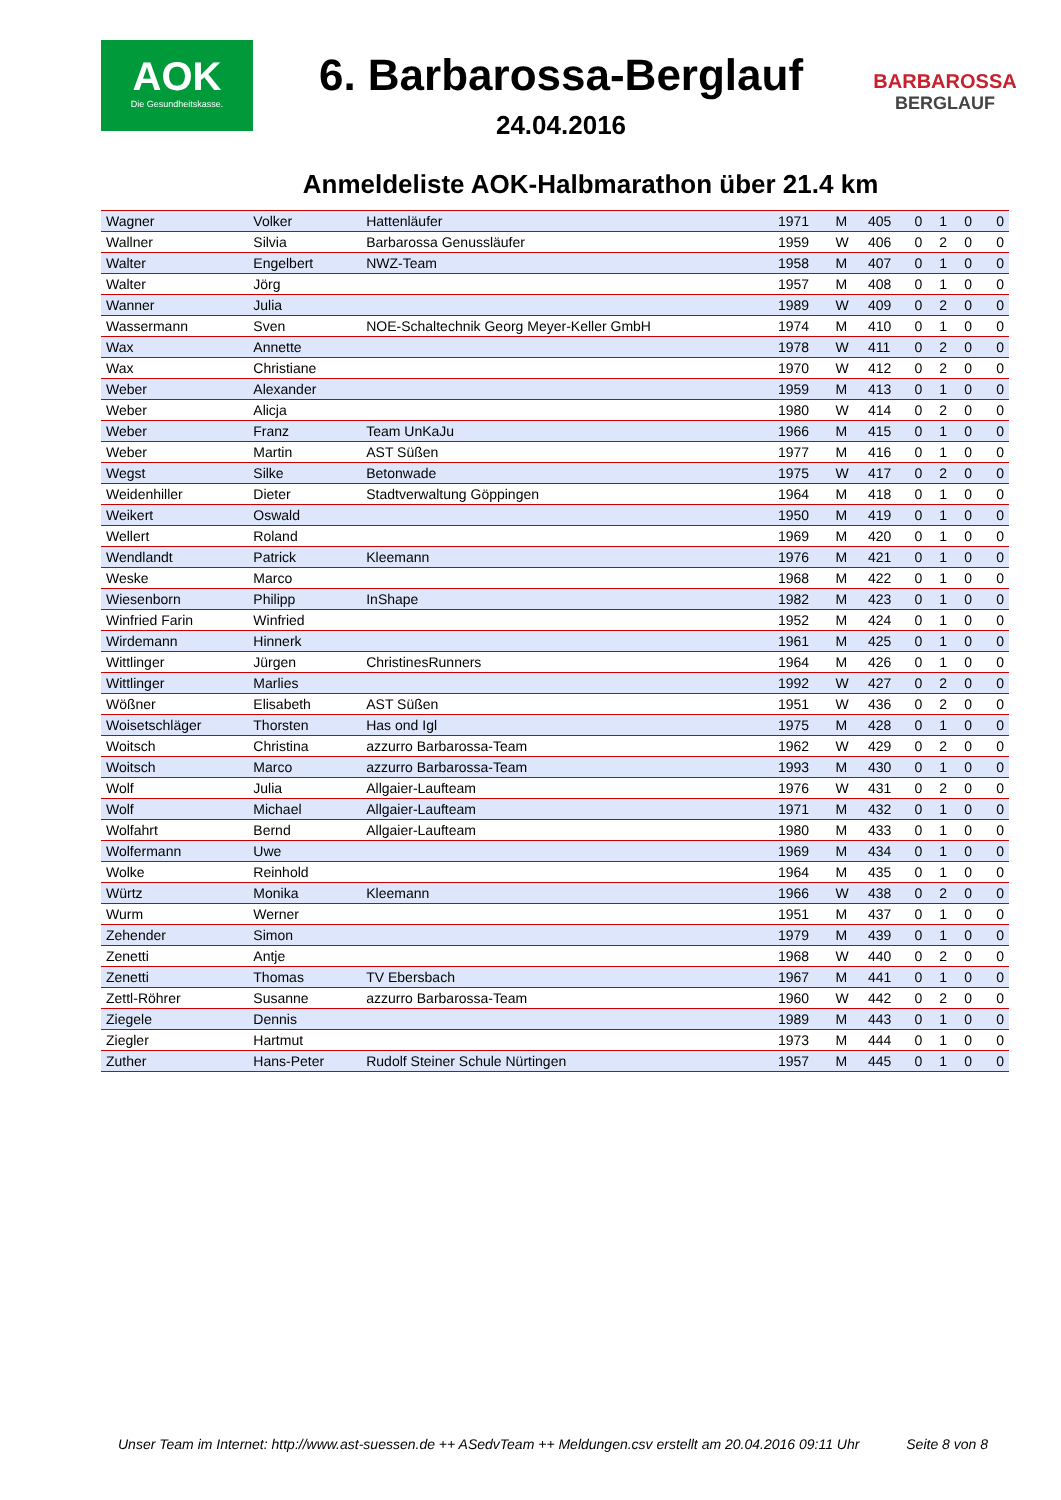AOK
Die Gesundheitskasse.
6. Barbarossa-Berglauf
24.04.2016
BARBAROSSA
BERGLAUF
Anmeldeliste AOK-Halbmarathon über 21.4 km
| Wagner | Volker | Hattenläufer | 1971 | M | 405 | 0 | 1 | 0 | 0 |
| Wallner | Silvia | Barbarossa Genussläufer | 1959 | W | 406 | 0 | 2 | 0 | 0 |
| Walter | Engelbert | NWZ-Team | 1958 | M | 407 | 0 | 1 | 0 | 0 |
| Walter | Jörg | | 1957 | M | 408 | 0 | 1 | 0 | 0 |
| Wanner | Julia | | 1989 | W | 409 | 0 | 2 | 0 | 0 |
| Wassermann | Sven | NOE-Schaltechnik Georg Meyer-Keller GmbH | 1974 | M | 410 | 0 | 1 | 0 | 0 |
| Wax | Annette | | 1978 | W | 411 | 0 | 2 | 0 | 0 |
| Wax | Christiane | | 1970 | W | 412 | 0 | 2 | 0 | 0 |
| Weber | Alexander | | 1959 | M | 413 | 0 | 1 | 0 | 0 |
| Weber | Alicja | | 1980 | W | 414 | 0 | 2 | 0 | 0 |
| Weber | Franz | Team UnKaJu | 1966 | M | 415 | 0 | 1 | 0 | 0 |
| Weber | Martin | AST Süßen | 1977 | M | 416 | 0 | 1 | 0 | 0 |
| Wegst | Silke | Betonwade | 1975 | W | 417 | 0 | 2 | 0 | 0 |
| Weidenhiller | Dieter | Stadtverwaltung Göppingen | 1964 | M | 418 | 0 | 1 | 0 | 0 |
| Weikert | Oswald | | 1950 | M | 419 | 0 | 1 | 0 | 0 |
| Wellert | Roland | | 1969 | M | 420 | 0 | 1 | 0 | 0 |
| Wendlandt | Patrick | Kleemann | 1976 | M | 421 | 0 | 1 | 0 | 0 |
| Weske | Marco | | 1968 | M | 422 | 0 | 1 | 0 | 0 |
| Wiesenborn | Philipp | InShape | 1982 | M | 423 | 0 | 1 | 0 | 0 |
| Winfried Farin | Winfried | | 1952 | M | 424 | 0 | 1 | 0 | 0 |
| Wirdemann | Hinnerk | | 1961 | M | 425 | 0 | 1 | 0 | 0 |
| Wittlinger | Jürgen | ChristinesRunners | 1964 | M | 426 | 0 | 1 | 0 | 0 |
| Wittlinger | Marlies | | 1992 | W | 427 | 0 | 2 | 0 | 0 |
| Wößner | Elisabeth | AST Süßen | 1951 | W | 436 | 0 | 2 | 0 | 0 |
| Woisetschläger | Thorsten | Has ond Igl | 1975 | M | 428 | 0 | 1 | 0 | 0 |
| Woitsch | Christina | azzurro Barbarossa-Team | 1962 | W | 429 | 0 | 2 | 0 | 0 |
| Woitsch | Marco | azzurro Barbarossa-Team | 1993 | M | 430 | 0 | 1 | 0 | 0 |
| Wolf | Julia | Allgaier-Laufteam | 1976 | W | 431 | 0 | 2 | 0 | 0 |
| Wolf | Michael | Allgaier-Laufteam | 1971 | M | 432 | 0 | 1 | 0 | 0 |
| Wolfahrt | Bernd | Allgaier-Laufteam | 1980 | M | 433 | 0 | 1 | 0 | 0 |
| Wolfermann | Uwe | | 1969 | M | 434 | 0 | 1 | 0 | 0 |
| Wolke | Reinhold | | 1964 | M | 435 | 0 | 1 | 0 | 0 |
| Würtz | Monika | Kleemann | 1966 | W | 438 | 0 | 2 | 0 | 0 |
| Wurm | Werner | | 1951 | M | 437 | 0 | 1 | 0 | 0 |
| Zehender | Simon | | 1979 | M | 439 | 0 | 1 | 0 | 0 |
| Zenetti | Antje | | 1968 | W | 440 | 0 | 2 | 0 | 0 |
| Zenetti | Thomas | TV Ebersbach | 1967 | M | 441 | 0 | 1 | 0 | 0 |
| Zettl-Röhrer | Susanne | azzurro Barbarossa-Team | 1960 | W | 442 | 0 | 2 | 0 | 0 |
| Ziegele | Dennis | | 1989 | M | 443 | 0 | 1 | 0 | 0 |
| Ziegler | Hartmut | | 1973 | M | 444 | 0 | 1 | 0 | 0 |
| Zuther | Hans-Peter | Rudolf Steiner Schule Nürtingen | 1957 | M | 445 | 0 | 1 | 0 | 0 |
Unser Team im Internet: http://www.ast-suessen.de ++ ASedvTeam ++ Meldungen.csv erstellt am 20.04.2016 09:11 Uhr Seite 8 von 8